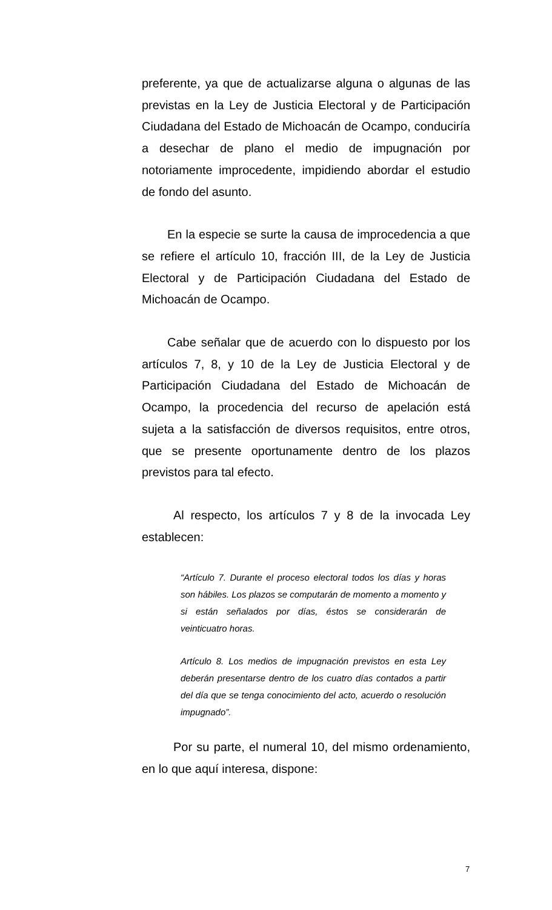preferente, ya que de actualizarse alguna o algunas de las previstas en la Ley de Justicia Electoral y de Participación Ciudadana del Estado de Michoacán de Ocampo, conduciría a desechar de plano el medio de impugnación por notoriamente improcedente, impidiendo abordar el estudio de fondo del asunto.
En la especie se surte la causa de improcedencia a que se refiere el artículo 10, fracción III, de la Ley de Justicia Electoral y de Participación Ciudadana del Estado de Michoacán de Ocampo.
Cabe señalar que de acuerdo con lo dispuesto por los artículos 7, 8, y 10 de la Ley de Justicia Electoral y de Participación Ciudadana del Estado de Michoacán de Ocampo, la procedencia del recurso de apelación está sujeta a la satisfacción de diversos requisitos, entre otros, que se presente oportunamente dentro de los plazos previstos para tal efecto.
Al respecto, los artículos 7 y 8 de la invocada Ley establecen:
“Artículo 7. Durante el proceso electoral todos los días y horas son hábiles. Los plazos se computarán de momento a momento y si están señalados por días, éstos se considerarán de veinticuatro horas.
Artículo 8. Los medios de impugnación previstos en esta Ley deberán presentarse dentro de los cuatro días contados a partir del día que se tenga conocimiento del acto, acuerdo o resolución impugnado”.
Por su parte, el numeral 10, del mismo ordenamiento, en lo que aquí interesa, dispone:
7